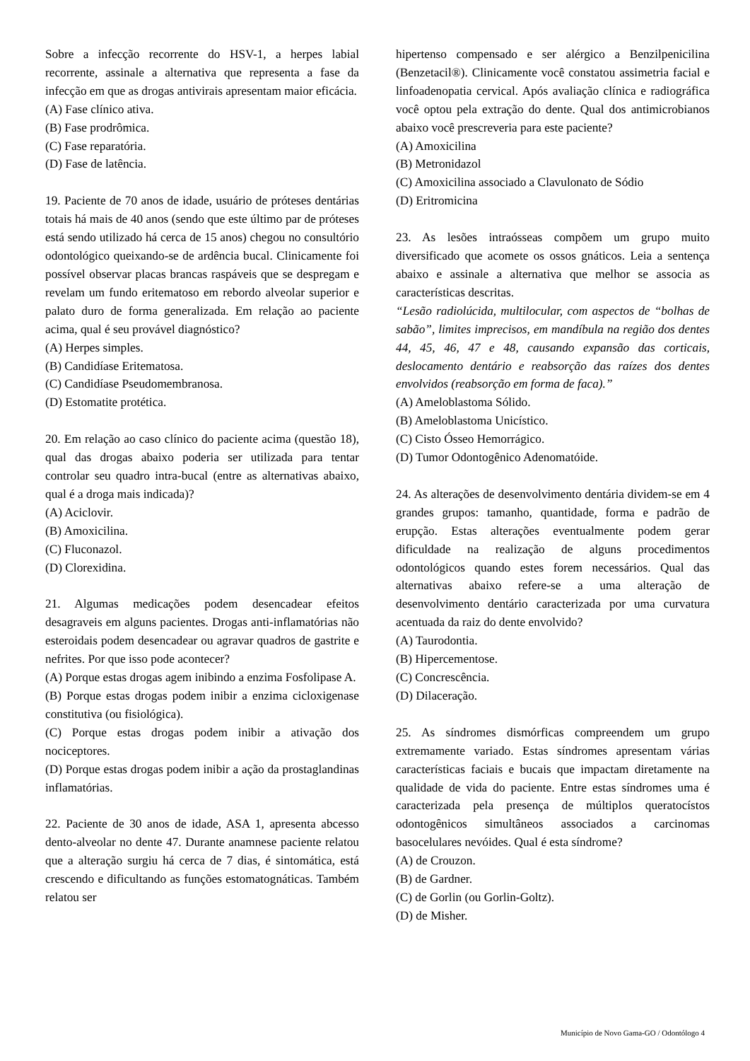Sobre a infecção recorrente do HSV-1, a herpes labial recorrente, assinale a alternativa que representa a fase da infecção em que as drogas antivirais apresentam maior eficácia.
(A) Fase clínico ativa.
(B) Fase prodrômica.
(C) Fase reparatória.
(D) Fase de latência.
19. Paciente de 70 anos de idade, usuário de próteses dentárias totais há mais de 40 anos (sendo que este último par de próteses está sendo utilizado há cerca de 15 anos) chegou no consultório odontológico queixando-se de ardência bucal. Clinicamente foi possível observar placas brancas raspáveis que se despregam e revelam um fundo eritematoso em rebordo alveolar superior e palato duro de forma generalizada. Em relação ao paciente acima, qual é seu provável diagnóstico?
(A) Herpes simples.
(B) Candidíase Eritematosa.
(C) Candidíase Pseudomembranosa.
(D) Estomatite protética.
20. Em relação ao caso clínico do paciente acima (questão 18), qual das drogas abaixo poderia ser utilizada para tentar controlar seu quadro intra-bucal (entre as alternativas abaixo, qual é a droga mais indicada)?
(A) Aciclovir.
(B) Amoxicilina.
(C) Fluconazol.
(D) Clorexidina.
21. Algumas medicações podem desencadear efeitos desagraveis em alguns pacientes. Drogas anti-inflamatórias não esteroidais podem desencadear ou agravar quadros de gastrite e nefrites. Por que isso pode acontecer?
(A) Porque estas drogas agem inibindo a enzima Fosfolipase A.
(B) Porque estas drogas podem inibir a enzima cicloxigenase constitutiva (ou fisiológica).
(C) Porque estas drogas podem inibir a ativação dos nociceptores.
(D) Porque estas drogas podem inibir a ação da prostaglandinas inflamatórias.
22. Paciente de 30 anos de idade, ASA 1, apresenta abcesso dento-alveolar no dente 47. Durante anamnese paciente relatou que a alteração surgiu há cerca de 7 dias, é sintomática, está crescendo e dificultando as funções estomatognáticas. Também relatou ser
hipertenso compensado e ser alérgico a Benzilpenicilina (Benzetacil®). Clinicamente você constatou assimetria facial e linfoadenopatia cervical. Após avaliação clínica e radiográfica você optou pela extração do dente. Qual dos antimicrobianos abaixo você prescreveria para este paciente?
(A) Amoxicilina
(B) Metronidazol
(C) Amoxicilina associado a Clavulonato de Sódio
(D) Eritromicina
23. As lesões intraósseas compõem um grupo muito diversificado que acomete os ossos gnáticos. Leia a sentença abaixo e assinale a alternativa que melhor se associa as características descritas.
“Lesão radiolúcida, multilocular, com aspectos de “bolhas de sabão”, limites imprecisos, em mandíbula na região dos dentes 44, 45, 46, 47 e 48, causando expansão das corticais, deslocamento dentário e reabsorção das raízes dos dentes envolvidos (reabsorção em forma de faca).”
(A) Ameloblastoma Sólido.
(B) Ameloblastoma Unicístico.
(C) Cisto Ósseo Hemorrágico.
(D) Tumor Odontogênico Adenomatóide.
24. As alterações de desenvolvimento dentária dividem-se em 4 grandes grupos: tamanho, quantidade, forma e padrão de erupção. Estas alterações eventualmente podem gerar dificuldade na realização de alguns procedimentos odontológicos quando estes forem necessários. Qual das alternativas abaixo refere-se a uma alteração de desenvolvimento dentário caracterizada por uma curvatura acentuada da raiz do dente envolvido?
(A) Taurodontia.
(B) Hipercementose.
(C) Concrescência.
(D) Dilaceração.
25. As síndromes dismórficas compreendem um grupo extremamente variado. Estas síndromes apresentam várias características faciais e bucais que impactam diretamente na qualidade de vida do paciente. Entre estas síndromes uma é caracterizada pela presença de múltiplos queratocístos odontogênicos simultâneos associados a carcinomas basocelulares nevóides. Qual é esta síndrome?
(A) de Crouzon.
(B) de Gardner.
(C) de Gorlin (ou Gorlin-Goltz).
(D) de Misher.
Município de Novo Gama-GO / Odontólogo 4